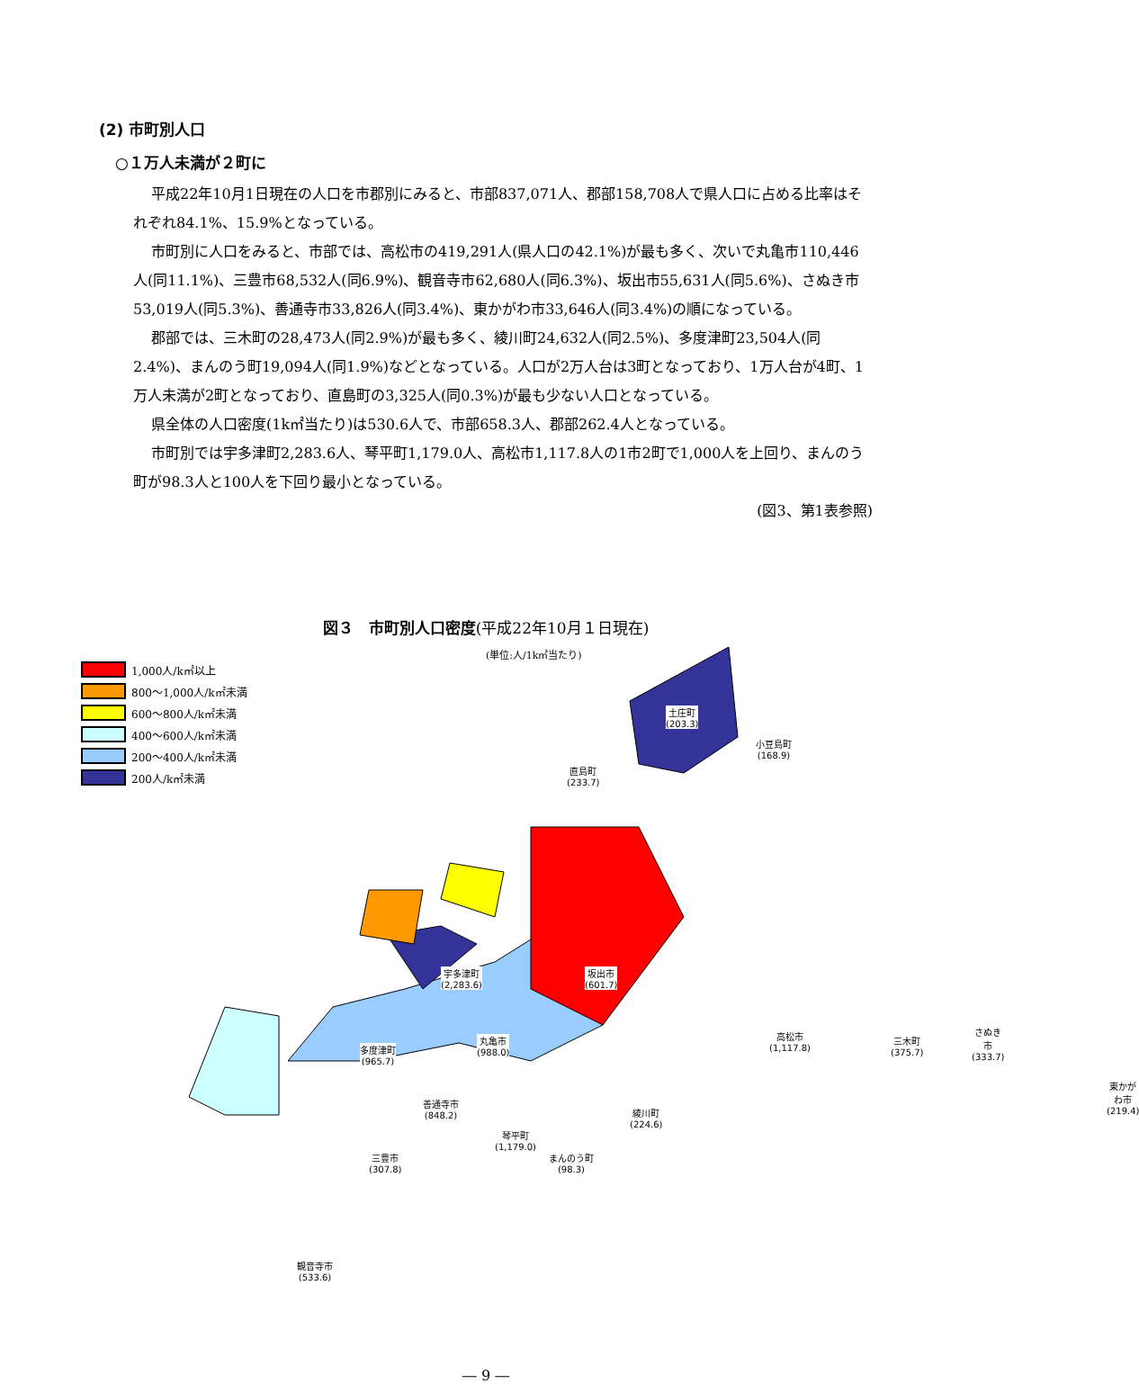(2) 市町別人口
○１万人未満が２町に
平成22年10月1日現在の人口を市郡別にみると、市部837,071人、郡部158,708人で県人口に占める比率はそれぞれ84.1%、15.9%となっている。
市町別に人口をみると、市部では、高松市の419,291人(県人口の42.1%)が最も多く、次いで丸亀市110,446人(同11.1%)、三豊市68,532人(同6.9%)、観音寺市62,680人(同6.3%)、坂出市55,631人(同5.6%)、さぬき市53,019人(同5.3%)、善通寺市33,826人(同3.4%)、東かがわ市33,646人(同3.4%)の順になっている。
郡部では、三木町の28,473人(同2.9%)が最も多く、綾川町24,632人(同2.5%)、多度津町23,504人(同2.4%)、まんのう町19,094人(同1.9%)などとなっている。人口が2万人台は3町となっており、1万人台が4町、1万人未満が2町となっており、直島町の3,325人(同0.3%)が最も少ない人口となっている。
県全体の人口密度(1k㎡当たり)は530.6人で、市部658.3人、郡部262.4人となっている。
市町別では宇多津町2,283.6人、琴平町1,179.0人、高松市1,117.8人の1市2町で1,000人を上回り、まんのう町が98.3人と100人を下回り最小となっている。
(図3、第1表参照)
図３　市町別人口密度(平成22年10月１日現在)
(単位:人/1k㎡当たり)
1,000人/k㎡以上
800〜1,000人/k㎡未満
600〜800人/k㎡未満
400〜600人/k㎡未満
200〜400人/k㎡未満
200人/k㎡未満
土庄町
(203.3)
小豆島町
(168.9)
直島町
(233.7)
宇多津町
(2,283.6)
坂出市
(601.7)
高松市
(1,117.8)
丸亀市
(988.0)
多度津町
(965.7)
三木町
(375.7)
さぬき市
(333.7)
綾川町
(224.6)
善通寺市
(848.2)
琴平町
(1,179.0)
東かがわ市
(219.4)
三豊市
(307.8)
まんのう町
(98.3)
観音寺市
(533.6)
― 9 ―